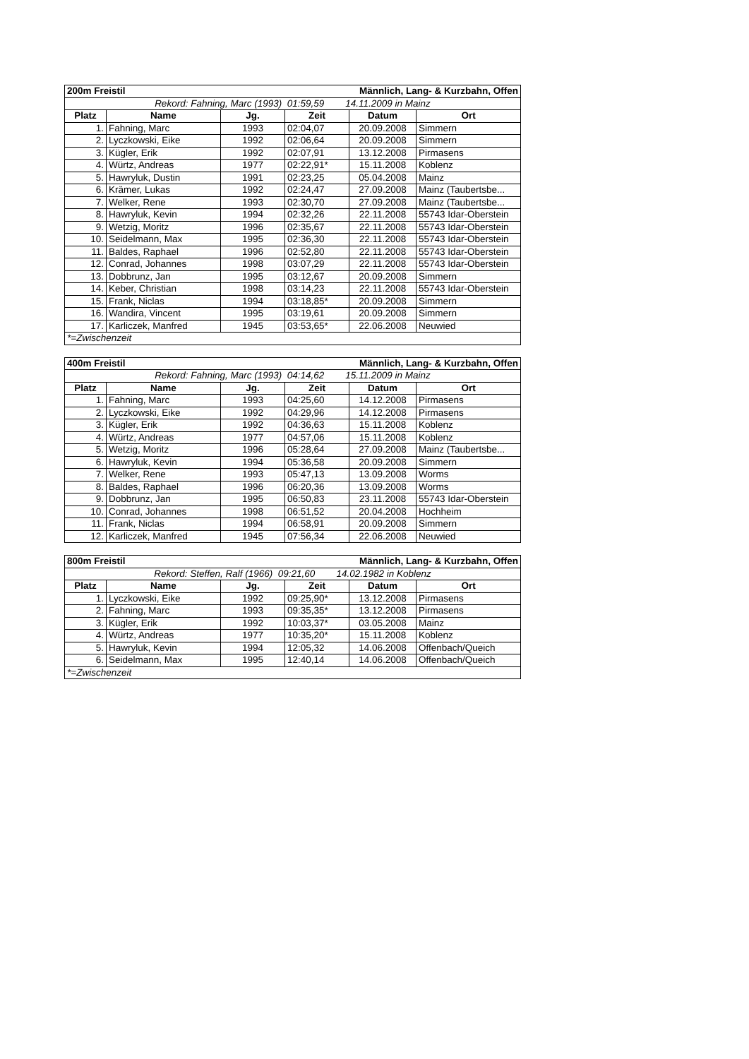| 200m Freistil | | | Männlich, Lang- & Kurzbahn, Offen | | |
| Rekord: Fahning, Marc (1993) 01:59,59 14.11.2009 in Mainz | | | | | |
| Platz | Name | Jg. | Zeit | Datum | Ort |
| 1. | Fahning, Marc | 1993 | 02:04,07 | 20.09.2008 | Simmern |
| 2. | Lyczkowski, Eike | 1992 | 02:06,64 | 20.09.2008 | Simmern |
| 3. | Kügler, Erik | 1992 | 02:07,91 | 13.12.2008 | Pirmasens |
| 4. | Würtz, Andreas | 1977 | 02:22,91* | 15.11.2008 | Koblenz |
| 5. | Hawryluk, Dustin | 1991 | 02:23,25 | 05.04.2008 | Mainz |
| 6. | Krämer, Lukas | 1992 | 02:24,47 | 27.09.2008 | Mainz (Taubertsbe... |
| 7. | Welker, Rene | 1993 | 02:30,70 | 27.09.2008 | Mainz (Taubertsbe... |
| 8. | Hawryluk, Kevin | 1994 | 02:32,26 | 22.11.2008 | 55743 Idar-Oberstein |
| 9. | Wetzig, Moritz | 1996 | 02:35,67 | 22.11.2008 | 55743 Idar-Oberstein |
| 10. | Seidelmann, Max | 1995 | 02:36,30 | 22.11.2008 | 55743 Idar-Oberstein |
| 11. | Baldes, Raphael | 1996 | 02:52,80 | 22.11.2008 | 55743 Idar-Oberstein |
| 12. | Conrad, Johannes | 1998 | 03:07,29 | 22.11.2008 | 55743 Idar-Oberstein |
| 13. | Dobbrunz, Jan | 1995 | 03:12,67 | 20.09.2008 | Simmern |
| 14. | Keber, Christian | 1998 | 03:14,23 | 22.11.2008 | 55743 Idar-Oberstein |
| 15. | Frank, Niclas | 1994 | 03:18,85* | 20.09.2008 | Simmern |
| 16. | Wandira, Vincent | 1995 | 03:19,61 | 20.09.2008 | Simmern |
| 17. | Karliczek, Manfred | 1945 | 03:53,65* | 22.06.2008 | Neuwied |
| *=Zwischenzeit | | | | | |
| 400m Freistil | | | Männlich, Lang- & Kurzbahn, Offen | | |
| Rekord: Fahning, Marc (1993) 04:14,62 15.11.2009 in Mainz | | | | | |
| Platz | Name | Jg. | Zeit | Datum | Ort |
| 1. | Fahning, Marc | 1993 | 04:25,60 | 14.12.2008 | Pirmasens |
| 2. | Lyczkowski, Eike | 1992 | 04:29,96 | 14.12.2008 | Pirmasens |
| 3. | Kügler, Erik | 1992 | 04:36,63 | 15.11.2008 | Koblenz |
| 4. | Würtz, Andreas | 1977 | 04:57,06 | 15.11.2008 | Koblenz |
| 5. | Wetzig, Moritz | 1996 | 05:28,64 | 27.09.2008 | Mainz (Taubertsbe... |
| 6. | Hawryluk, Kevin | 1994 | 05:36,58 | 20.09.2008 | Simmern |
| 7. | Welker, Rene | 1993 | 05:47,13 | 13.09.2008 | Worms |
| 8. | Baldes, Raphael | 1996 | 06:20,36 | 13.09.2008 | Worms |
| 9. | Dobbrunz, Jan | 1995 | 06:50,83 | 23.11.2008 | 55743 Idar-Oberstein |
| 10. | Conrad, Johannes | 1998 | 06:51,52 | 20.04.2008 | Hochheim |
| 11. | Frank, Niclas | 1994 | 06:58,91 | 20.09.2008 | Simmern |
| 12. | Karliczek, Manfred | 1945 | 07:56,34 | 22.06.2008 | Neuwied |
| 800m Freistil | | | Männlich, Lang- & Kurzbahn, Offen | | |
| Rekord: Steffen, Ralf (1966) 09:21,60 14.02.1982 in Koblenz | | | | | |
| Platz | Name | Jg. | Zeit | Datum | Ort |
| 1. | Lyczkowski, Eike | 1992 | 09:25,90* | 13.12.2008 | Pirmasens |
| 2. | Fahning, Marc | 1993 | 09:35,35* | 13.12.2008 | Pirmasens |
| 3. | Kügler, Erik | 1992 | 10:03,37* | 03.05.2008 | Mainz |
| 4. | Würtz, Andreas | 1977 | 10:35,20* | 15.11.2008 | Koblenz |
| 5. | Hawryluk, Kevin | 1994 | 12:05,32 | 14.06.2008 | Offenbach/Queich |
| 6. | Seidelmann, Max | 1995 | 12:40,14 | 14.06.2008 | Offenbach/Queich |
| *=Zwischenzeit | | | | | |